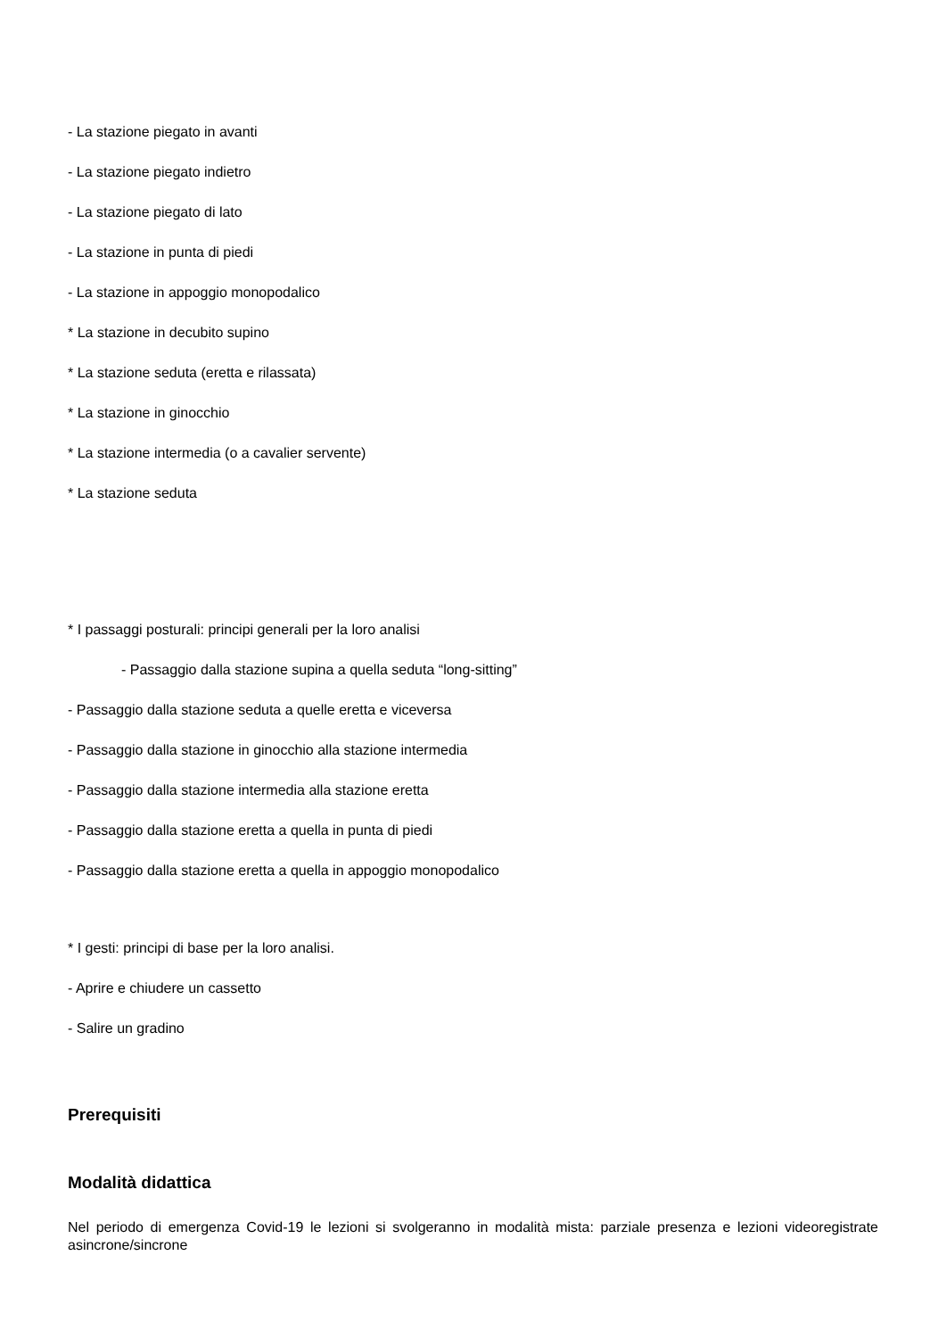- La stazione piegato in avanti
- La stazione piegato indietro
- La stazione piegato di lato
- La stazione in punta di piedi
- La stazione in appoggio monopodalico
* La stazione in decubito supino
* La stazione seduta (eretta e rilassata)
* La stazione in ginocchio
* La stazione intermedia (o a cavalier servente)
* La stazione seduta
* I passaggi posturali: principi generali per la loro analisi
- Passaggio dalla stazione supina a quella seduta “long-sitting”
- Passaggio dalla stazione seduta a quelle eretta e viceversa
- Passaggio dalla stazione in ginocchio alla stazione intermedia
- Passaggio dalla stazione intermedia alla stazione eretta
- Passaggio dalla stazione eretta a quella in punta di piedi
- Passaggio dalla stazione eretta a quella in appoggio monopodalico
* I gesti: principi di base per la loro analisi.
- Aprire e chiudere un cassetto
- Salire un gradino
Prerequisiti
Modalità didattica
Nel periodo di emergenza Covid-19 le lezioni si svolgeranno in modalità mista: parziale presenza e lezioni videoregistrate asincrone/sincrone